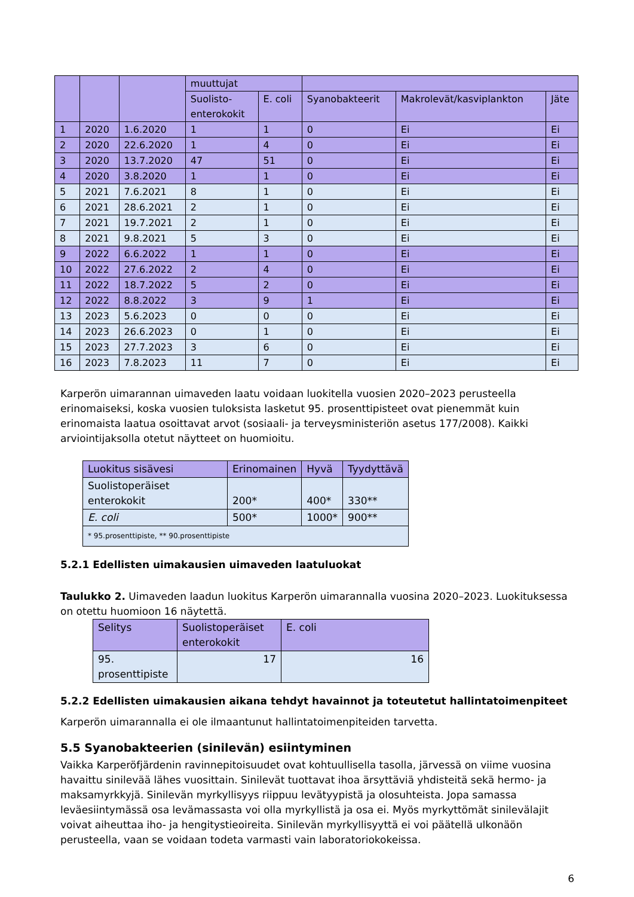| | | | muuttujat | | | | |
| | | | Suolisto- enterokokit | E. coli | Syanobakteerit | Makrolevät/kasviplankton | Jäte |
| 1 | 2020 | 1.6.2020 | 1 | 1 | 0 | Ei | Ei |
| 2 | 2020 | 22.6.2020 | 1 | 4 | 0 | Ei | Ei |
| 3 | 2020 | 13.7.2020 | 47 | 51 | 0 | Ei | Ei |
| 4 | 2020 | 3.8.2020 | 1 | 1 | 0 | Ei | Ei |
| 5 | 2021 | 7.6.2021 | 8 | 1 | 0 | Ei | Ei |
| 6 | 2021 | 28.6.2021 | 2 | 1 | 0 | Ei | Ei |
| 7 | 2021 | 19.7.2021 | 2 | 1 | 0 | Ei | Ei |
| 8 | 2021 | 9.8.2021 | 5 | 3 | 0 | Ei | Ei |
| 9 | 2022 | 6.6.2022 | 1 | 1 | 0 | Ei | Ei |
| 10 | 2022 | 27.6.2022 | 2 | 4 | 0 | Ei | Ei |
| 11 | 2022 | 18.7.2022 | 5 | 2 | 0 | Ei | Ei |
| 12 | 2022 | 8.8.2022 | 3 | 9 | 1 | Ei | Ei |
| 13 | 2023 | 5.6.2023 | 0 | 0 | 0 | Ei | Ei |
| 14 | 2023 | 26.6.2023 | 0 | 1 | 0 | Ei | Ei |
| 15 | 2023 | 27.7.2023 | 3 | 6 | 0 | Ei | Ei |
| 16 | 2023 | 7.8.2023 | 11 | 7 | 0 | Ei | Ei |
Karperön uimarannan uimaveden laatu voidaan luokitella vuosien 2020–2023 perusteella erinomaiseksi, koska vuosien tuloksista lasketut 95. prosenttipisteet ovat pienemmät kuin erinomaista laatua osoittavat arvot (sosiaali- ja terveysministeriön asetus 177/2008). Kaikki arviointijaksolla otetut näytteet on huomioitu.
| Luokitus sisävesi | Erinomainen | Hyvä | Tyydyttävä |
| Suolistoperäiset enterokokit | 200* | 400* | 330** |
| E. coli | 500* | 1000* | 900** |
| * 95.prosenttipiste, ** 90.prosenttipiste | | | |
5.2.1 Edellisten uimakausien uimaveden laatuluokat
Taulukko 2. Uimaveden laadun luokitus Karperön uimarannalla vuosina 2020–2023. Luokituksessa on otettu huomioon 16 näytettä.
| Selitys | Suolistoperäiset enterokokit | E. coli |
| 95. prosenttipiste | 17 | 16 |
5.2.2 Edellisten uimakausien aikana tehdyt havainnot ja toteutetut hallintatoimenpiteet
Karperön uimarannalla ei ole ilmaantunut hallintatoimenpiteiden tarvetta.
5.5 Syanobakteerien (sinilevän) esiintyminen
Vaikka Karperöfjärdenin ravinnepitoisuudet ovat kohtuullisella tasolla, järvessä on viime vuosina havaittu sinilevää lähes vuosittain. Sinilevät tuottavat ihoa ärsyttäviä yhdisteitä sekä hermo- ja maksamyrkkyjä. Sinilevän myrkyllisyys riippuu levätyypistä ja olosuhteista. Jopa samassa leväesiintymässä osa levämassasta voi olla myrkyllistä ja osa ei. Myös myrkyttömät sinilevälajit voivat aiheuttaa iho- ja hengitystieoireita. Sinilevän myrkyllisyyttä ei voi päätellä ulkonäön perusteella, vaan se voidaan todeta varmasti vain laboratoriokokeissa.
6